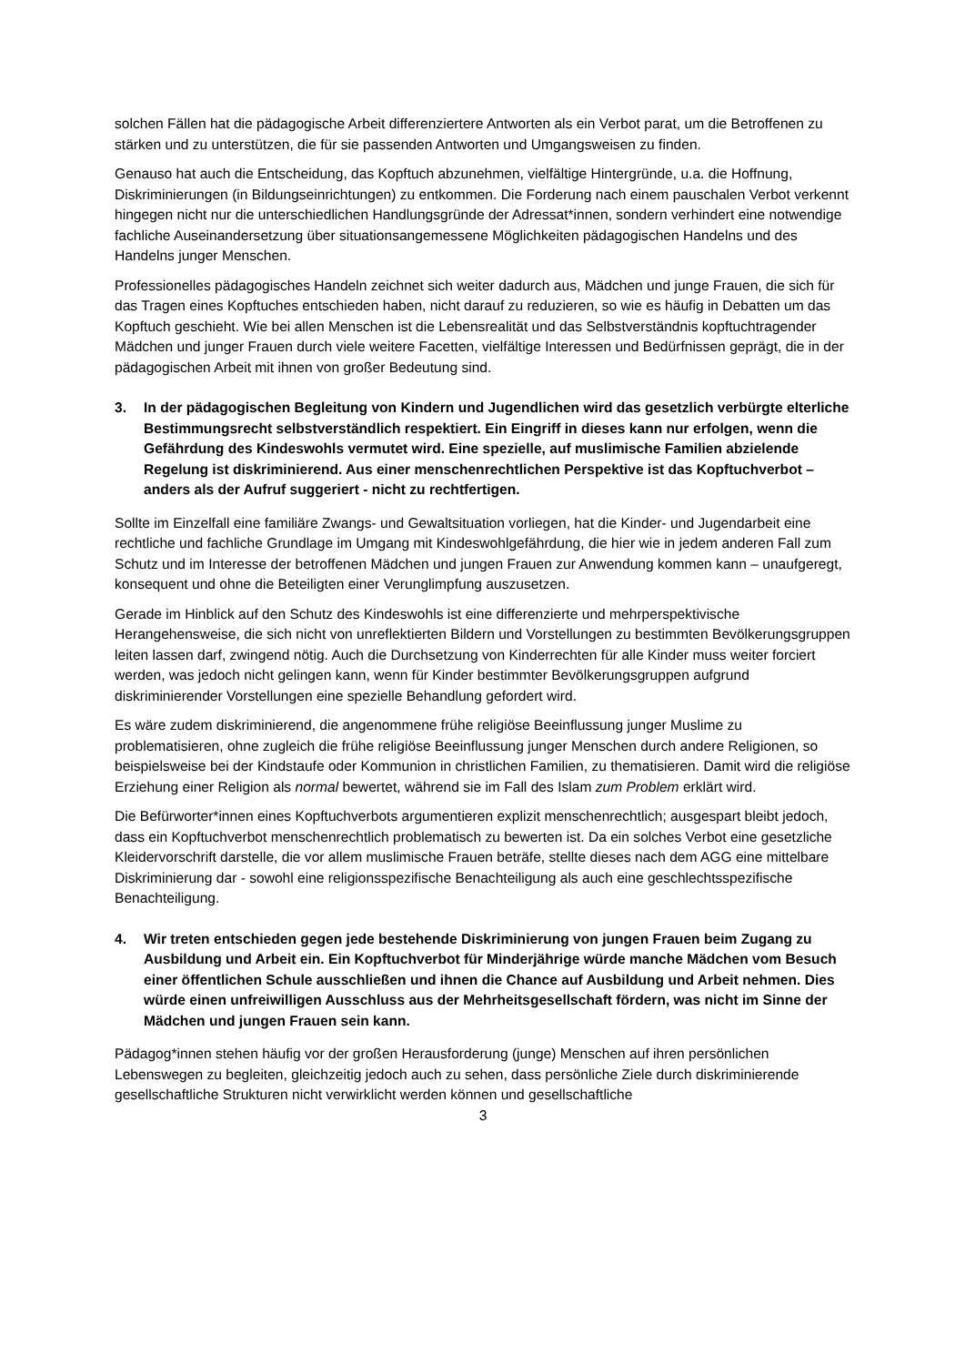solchen Fällen hat die pädagogische Arbeit differenziertere Antworten als ein Verbot parat, um die Betroffenen zu stärken und zu unterstützen, die für sie passenden Antworten und Umgangsweisen zu finden.
Genauso hat auch die Entscheidung, das Kopftuch abzunehmen, vielfältige Hintergründe, u.a. die Hoffnung, Diskriminierungen (in Bildungseinrichtungen) zu entkommen. Die Forderung nach einem pauschalen Verbot verkennt hingegen nicht nur die unterschiedlichen Handlungsgründe der Adressat*innen, sondern verhindert eine notwendige fachliche Auseinandersetzung über situationsangemessene Möglichkeiten pädagogischen Handelns und des Handelns junger Menschen.
Professionelles pädagogisches Handeln zeichnet sich weiter dadurch aus, Mädchen und junge Frauen, die sich für das Tragen eines Kopftuches entschieden haben, nicht darauf zu reduzieren, so wie es häufig in Debatten um das Kopftuch geschieht. Wie bei allen Menschen ist die Lebensrealität und das Selbstverständnis kopftuchtragender Mädchen und junger Frauen durch viele weitere Facetten, vielfältige Interessen und Bedürfnissen geprägt, die in der pädagogischen Arbeit mit ihnen von großer Bedeutung sind.
3. In der pädagogischen Begleitung von Kindern und Jugendlichen wird das gesetzlich verbürgte elterliche Bestimmungsrecht selbstverständlich respektiert. Ein Eingriff in dieses kann nur erfolgen, wenn die Gefährdung des Kindeswohls vermutet wird. Eine spezielle, auf muslimische Familien abzielende Regelung ist diskriminierend. Aus einer menschenrechtlichen Perspektive ist das Kopftuchverbot – anders als der Aufruf suggeriert - nicht zu rechtfertigen.
Sollte im Einzelfall eine familiäre Zwangs- und Gewaltsituation vorliegen, hat die Kinder- und Jugendarbeit eine rechtliche und fachliche Grundlage im Umgang mit Kindeswohlgefährdung, die hier wie in jedem anderen Fall zum Schutz und im Interesse der betroffenen Mädchen und jungen Frauen zur Anwendung kommen kann – unaufgeregt, konsequent und ohne die Beteiligten einer Verunglimpfung auszusetzen.
Gerade im Hinblick auf den Schutz des Kindeswohls ist eine differenzierte und mehrperspektivische Herangehensweise, die sich nicht von unreflektierten Bildern und Vorstellungen zu bestimmten Bevölkerungsgruppen leiten lassen darf, zwingend nötig. Auch die Durchsetzung von Kinderrechten für alle Kinder muss weiter forciert werden, was jedoch nicht gelingen kann, wenn für Kinder bestimmter Bevölkerungsgruppen aufgrund diskriminierender Vorstellungen eine spezielle Behandlung gefordert wird.
Es wäre zudem diskriminierend, die angenommene frühe religiöse Beeinflussung junger Muslime zu problematisieren, ohne zugleich die frühe religiöse Beeinflussung junger Menschen durch andere Religionen, so beispielsweise bei der Kindstaufe oder Kommunion in christlichen Familien, zu thematisieren. Damit wird die religiöse Erziehung einer Religion als normal bewertet, während sie im Fall des Islam zum Problem erklärt wird.
Die Befürworter*innen eines Kopftuchverbots argumentieren explizit menschenrechtlich; ausgespart bleibt jedoch, dass ein Kopftuchverbot menschenrechtlich problematisch zu bewerten ist. Da ein solches Verbot eine gesetzliche Kleidervorschrift darstelle, die vor allem muslimische Frauen beträfe, stellte dieses nach dem AGG eine mittelbare Diskriminierung dar - sowohl eine religionsspezifische Benachteiligung als auch eine geschlechtsspezifische Benachteiligung.
4. Wir treten entschieden gegen jede bestehende Diskriminierung von jungen Frauen beim Zugang zu Ausbildung und Arbeit ein. Ein Kopftuchverbot für Minderjährige würde manche Mädchen vom Besuch einer öffentlichen Schule ausschließen und ihnen die Chance auf Ausbildung und Arbeit nehmen. Dies würde einen unfreiwilligen Ausschluss aus der Mehrheitsgesellschaft fördern, was nicht im Sinne der Mädchen und jungen Frauen sein kann.
Pädagog*innen stehen häufig vor der großen Herausforderung (junge) Menschen auf ihren persönlichen Lebenswegen zu begleiten, gleichzeitig jedoch auch zu sehen, dass persönliche Ziele durch diskriminierende gesellschaftliche Strukturen nicht verwirklicht werden können und gesellschaftliche
3